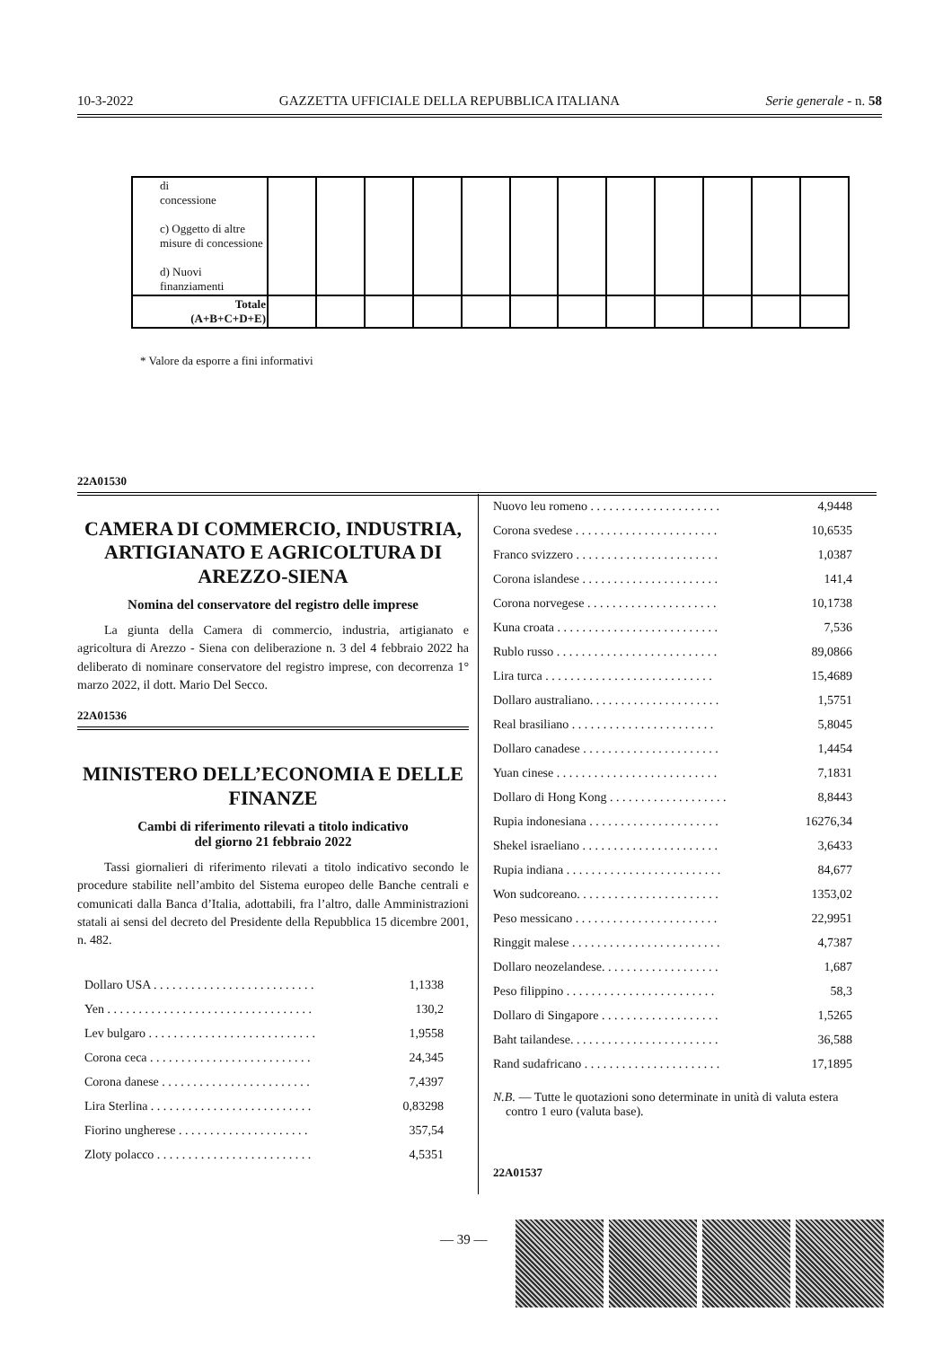10-3-2022 GAZZETTA UFFICIALE DELLA REPUBBLICA ITALIANA Serie generale - n. 58
| di concessione c) Oggetto di altre misure di concessione d) Nuovi finanziamenti | | | | | | | | | | | | |
| Totale (A+B+C+D+E) | | | | | | | | | | | | |
* Valore da esporre a fini informativi
22A01530
CAMERA DI COMMERCIO, INDUSTRIA, ARTIGIANATO E AGRICOLTURA DI AREZZO-SIENA
Nomina del conservatore del registro delle imprese
La giunta della Camera di commercio, industria, artigianato e agricoltura di Arezzo - Siena con deliberazione n. 3 del 4 febbraio 2022 ha deliberato di nominare conservatore del registro imprese, con decorrenza 1° marzo 2022, il dott. Mario Del Secco.
22A01536
MINISTERO DELL’ECONOMIA E DELLE FINANZE
Cambi di riferimento rilevati a titolo indicativo
del giorno 21 febbraio 2022
Tassi giornalieri di riferimento rilevati a titolo indicativo secondo le procedure stabilite nell’ambito del Sistema europeo delle Banche centrali e comunicati dalla Banca d’Italia, adottabili, fra l’altro, dalle Amministrazioni statali ai sensi del decreto del Presidente della Repubblica 15 dicembre 2001, n. 482.
| Dollaro USA . . . . . . . . . . . . . . . . . . . . . . . . . . | 1,1338 |
| Yen . . . . . . . . . . . . . . . . . . . . . . . . . . . . . . . . . | 130,2 |
| Lev bulgaro . . . . . . . . . . . . . . . . . . . . . . . . . . . | 1,9558 |
| Corona ceca . . . . . . . . . . . . . . . . . . . . . . . . . . | 24,345 |
| Corona danese . . . . . . . . . . . . . . . . . . . . . . . . | 7,4397 |
| Lira Sterlina . . . . . . . . . . . . . . . . . . . . . . . . . . | 0,83298 |
| Fiorino ungherese . . . . . . . . . . . . . . . . . . . . . | 357,54 |
| Zloty polacco . . . . . . . . . . . . . . . . . . . . . . . . . | 4,5351 |
| Nuovo leu romeno . . . . . . . . . . . . . . . . . . . . . | 4,9448 |
| Corona svedese . . . . . . . . . . . . . . . . . . . . . . . | 10,6535 |
| Franco svizzero . . . . . . . . . . . . . . . . . . . . . . . | 1,0387 |
| Corona islandese . . . . . . . . . . . . . . . . . . . . . . | 141,4 |
| Corona norvegese . . . . . . . . . . . . . . . . . . . . . | 10,1738 |
| Kuna croata . . . . . . . . . . . . . . . . . . . . . . . . . . | 7,536 |
| Rublo russo . . . . . . . . . . . . . . . . . . . . . . . . . . | 89,0866 |
| Lira turca . . . . . . . . . . . . . . . . . . . . . . . . . . . | 15,4689 |
| Dollaro australiano. . . . . . . . . . . . . . . . . . . . . | 1,5751 |
| Real brasiliano . . . . . . . . . . . . . . . . . . . . . . . | 5,8045 |
| Dollaro canadese . . . . . . . . . . . . . . . . . . . . . . | 1,4454 |
| Yuan cinese . . . . . . . . . . . . . . . . . . . . . . . . . . | 7,1831 |
| Dollaro di Hong Kong . . . . . . . . . . . . . . . . . . . | 8,8443 |
| Rupia indonesiana . . . . . . . . . . . . . . . . . . . . . | 16276,34 |
| Shekel israeliano . . . . . . . . . . . . . . . . . . . . . . | 3,6433 |
| Rupia indiana . . . . . . . . . . . . . . . . . . . . . . . . . | 84,677 |
| Won sudcoreano. . . . . . . . . . . . . . . . . . . . . . . | 1353,02 |
| Peso messicano . . . . . . . . . . . . . . . . . . . . . . . | 22,9951 |
| Ringgit malese . . . . . . . . . . . . . . . . . . . . . . . . | 4,7387 |
| Dollaro neozelandese. . . . . . . . . . . . . . . . . . . | 1,687 |
| Peso filippino . . . . . . . . . . . . . . . . . . . . . . . . | 58,3 |
| Dollaro di Singapore . . . . . . . . . . . . . . . . . . . | 1,5265 |
| Baht tailandese. . . . . . . . . . . . . . . . . . . . . . . . | 36,588 |
| Rand sudafricano . . . . . . . . . . . . . . . . . . . . . . | 17,1895 |
N.B. — Tutte le quotazioni sono determinate in unità di valuta estera
contro 1 euro (valuta base).
22A01537
— 39 —